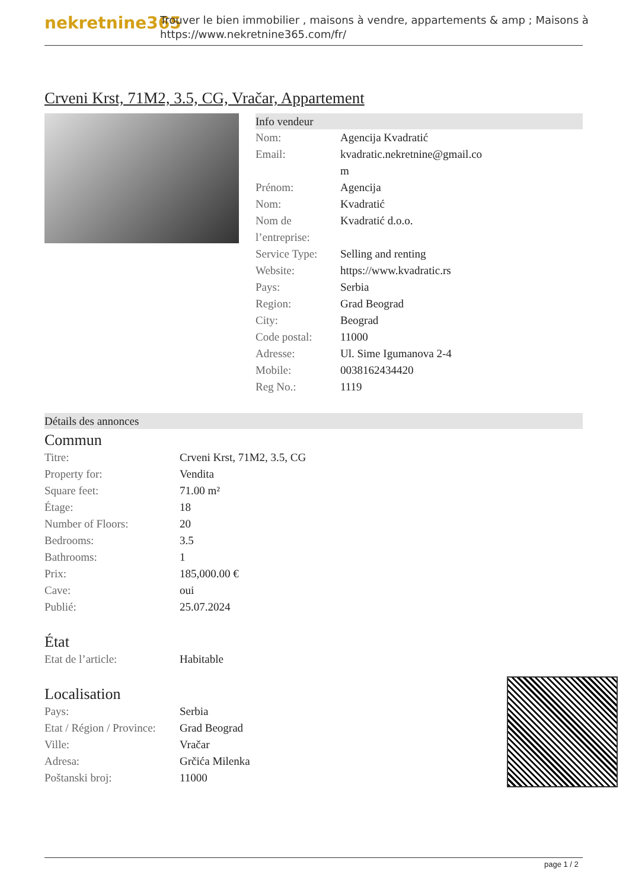nekretnine365
Trouver le bien immobilier , maisons à vendre, appartements & amp ; Maisons à
https://www.nekretnine365.com/fr/
Crveni Krst, 71M2, 3.5, CG, Vračar, Appartement
Info vendeur
| Nom: | Agencija Kvadratić |
| Email: | kvadratic.nekretnine@gmail.co m |
| Prénom: | Agencija |
| Nom: | Kvadratić |
| Nom de l’entreprise: | Kvadratić d.o.o. |
| Service Type: | Selling and renting |
| Website: | https://www.kvadratic.rs |
| Pays: | Serbia |
| Region: | Grad Beograd |
| City: | Beograd |
| Code postal: | 11000 |
| Adresse: | Ul. Sime Igumanova 2-4 |
| Mobile: | 0038162434420 |
| Reg No.: | 1119 |
Détails des annonces
Commun
| Titre: | Crveni Krst, 71M2, 3.5, CG |
| Property for: | Vendita |
| Square feet: | 71.00 m² |
| Étage: | 18 |
| Number of Floors: | 20 |
| Bedrooms: | 3.5 |
| Bathrooms: | 1 |
| Prix: | 185,000.00 € |
| Cave: | oui |
| Publié: | 25.07.2024 |
État
| Etat de l’article: | Habitable |
Localisation
| Pays: | Serbia |
| Etat / Région / Province: | Grad Beograd |
| Ville: | Vračar |
| Adresa: | Grčića Milenka |
| Poštanski broj: | 11000 |
page 1 / 2